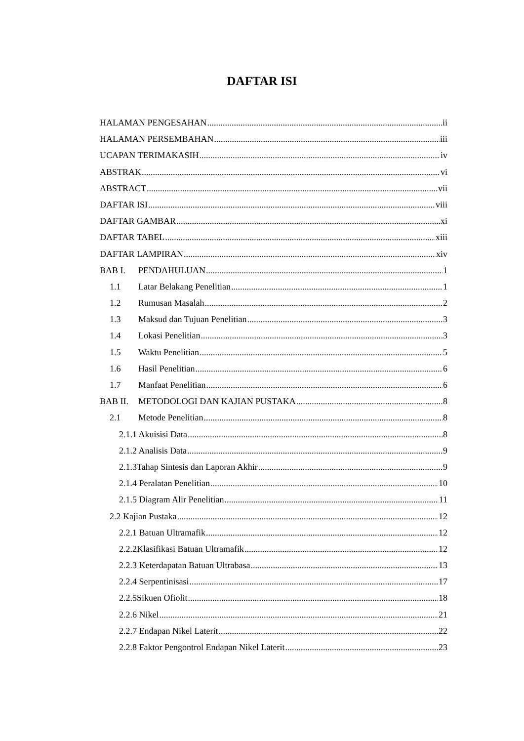DAFTAR ISI
HALAMAN PENGESAHAN ii
HALAMAN PERSEMBAHAN iii
UCAPAN TERIMAKASIH iv
ABSTRAK vi
ABSTRACT vii
DAFTAR ISI viii
DAFTAR GAMBAR xi
DAFTAR TABEL xiii
DAFTAR LAMPIRAN xiv
BAB I. PENDAHULUAN 1
1.1 Latar Belakang Penelitian 1
1.2 Rumusan Masalah 2
1.3 Maksud dan Tujuan Penelitian 3
1.4 Lokasi Penelitian 3
1.5 Waktu Penelitian 5
1.6 Hasil Penelitian 6
1.7 Manfaat Penelitian 6
BAB II. METODOLOGI DAN KAJIAN PUSTAKA 8
2.1 Metode Penelitian 8
2.1.1 Akuisisi Data 8
2.1.2 Analisis Data 9
2.1.3Tahap Sintesis dan Laporan Akhir 9
2.1.4 Peralatan Penelitian 10
2.1.5 Diagram Alir Penelitian 11
2.2 Kajian Pustaka 12
2.2.1 Batuan Ultramafik 12
2.2.2Klasifikasi Batuan Ultramafik 12
2.2.3 Keterdapatan Batuan Ultrabasa 13
2.2.4 Serpentinisasi 17
2.2.5Sikuen Ofiolit 18
2.2.6 Nikel 21
2.2.7 Endapan Nikel Laterit 22
2.2.8 Faktor Pengontrol Endapan Nikel Laterit 23